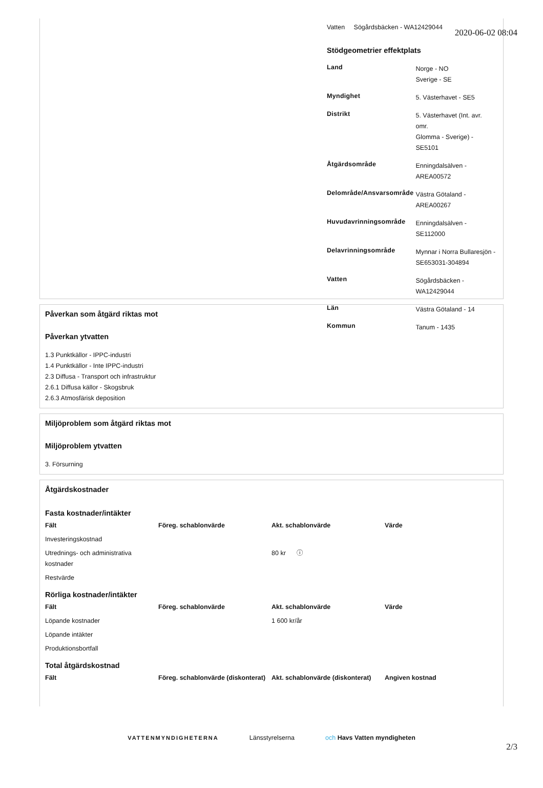2020-06-02 08:04
Vatten Sögårdsbäcken - WA12429044
Stödgeometrier effektplats
| Land | Norge - NO Sverige - SE |
| Myndighet | 5. Västerhavet - SE5 |
| Distrikt | 5. Västerhavet (Int. avr. omr. Glomma - Sverige) - SE5101 |
| Åtgärdsområde | Enningdalsälven - AREA00572 |
| Delområde/Ansvarsområde | Västra Götaland - AREA00267 |
| Huvudavrinningsområde | Enningdalsälven - SE112000 |
| Delavrinningsområde | Mynnar i Norra Bullaresjön - SE653031-304894 |
| Vatten | Sögårdsbäcken - WA12429044 |
| Län | Västra Götaland - 14 |
| Kommun | Tanum - 1435 |
Påverkan som åtgärd riktas mot
Påverkan ytvatten
1.3 Punktkällor - IPPC-industri
1.4 Punktkällor - Inte IPPC-industri
2.3 Diffusa - Transport och infrastruktur
2.6.1 Diffusa källor - Skogsbruk
2.6.3 Atmosfärisk deposition
Miljöproblem som åtgärd riktas mot
Miljöproblem ytvatten
3. Försurning
Åtgärdskostnader
Fasta kostnader/intäkter
| Fält | Föreg. schablonvärde | Akt. schablonvärde | Värde |
| --- | --- | --- | --- |
| Investeringskostnad | | | |
| Utrednings- och administrativa kostnader | | 80 kr ⓘ | |
| Restvärde | | | |
Rörliga kostnader/intäkter
| Fält | Föreg. schablonvärde | Akt. schablonvärde | Värde |
| --- | --- | --- | --- |
| Löpande kostnader | | 1 600 kr/år | |
| Löpande intäkter | | | |
| Produktionsbortfall | | | |
Total åtgärdskostnad
| Fält | Föreg. schablonvärde (diskonterat) | Akt. schablonvärde (diskonterat) | Angiven kostnad |
| --- | --- | --- | --- |
VATTENMYNDIGHETERNA Länsstyrelserna och Havs Vatten myndigheten
2/3